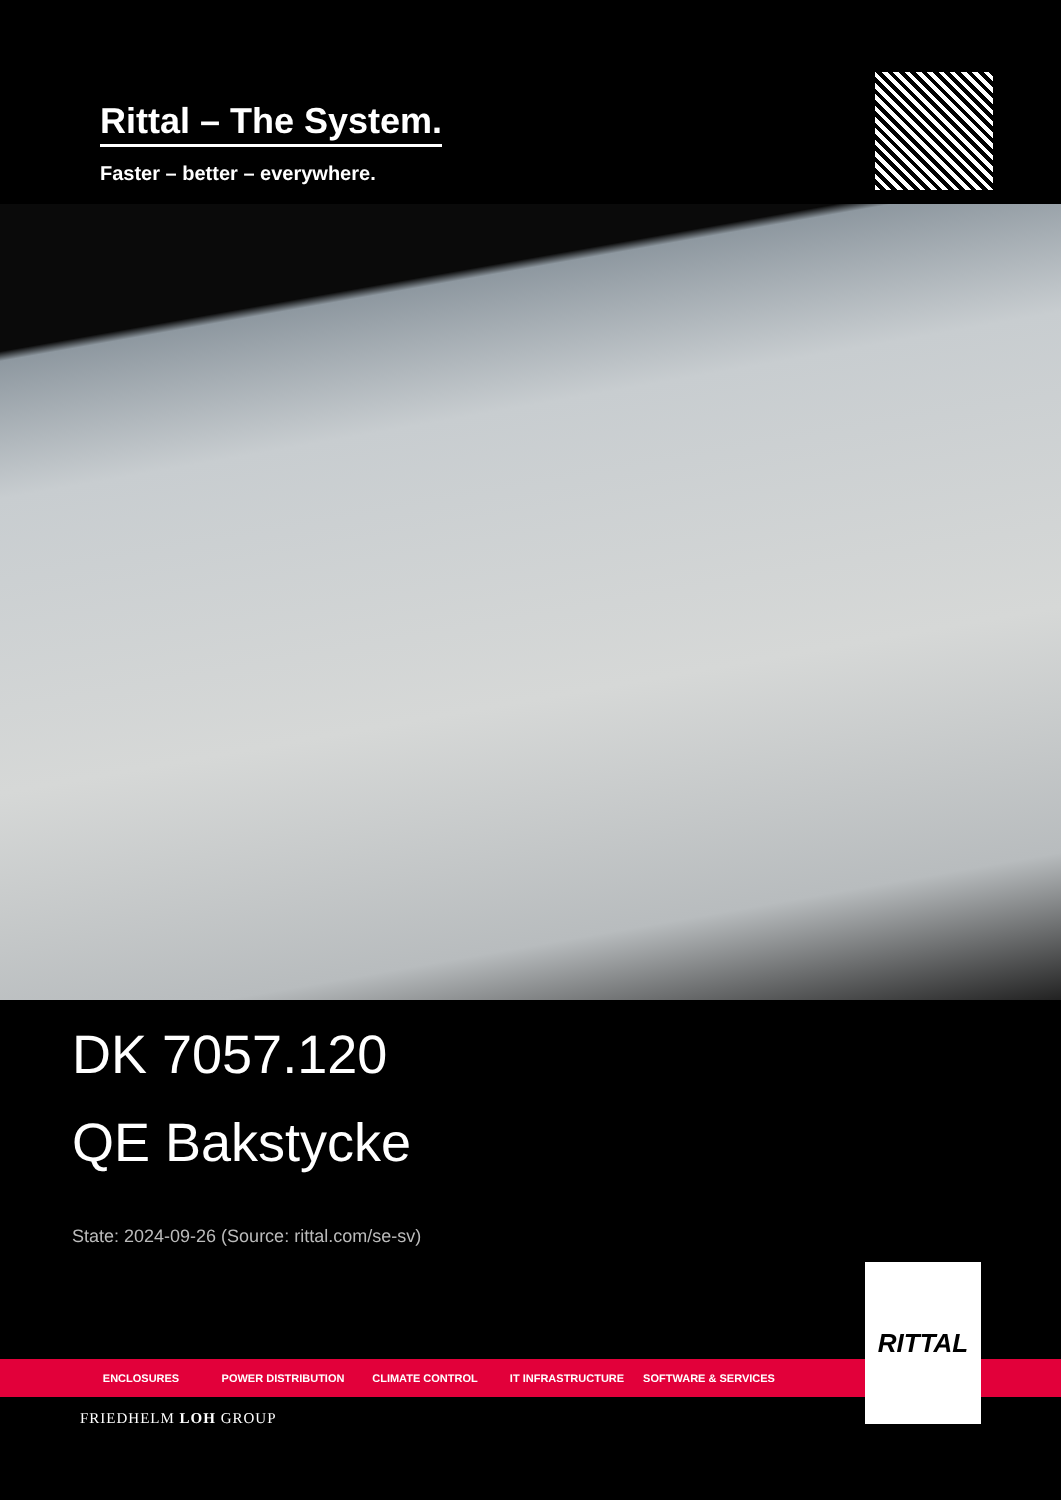Rittal – The System.
Faster – better – everywhere.
DK 7057.120
QE Bakstycke
State: 2024-09-26 (Source: rittal.com/se-sv)
ENCLOSURES POWER DISTRIBUTION CLIMATE CONTROL IT INFRASTRUCTURE SOFTWARE & SERVICES
RITTAL
FRIEDHELM LOH GROUP